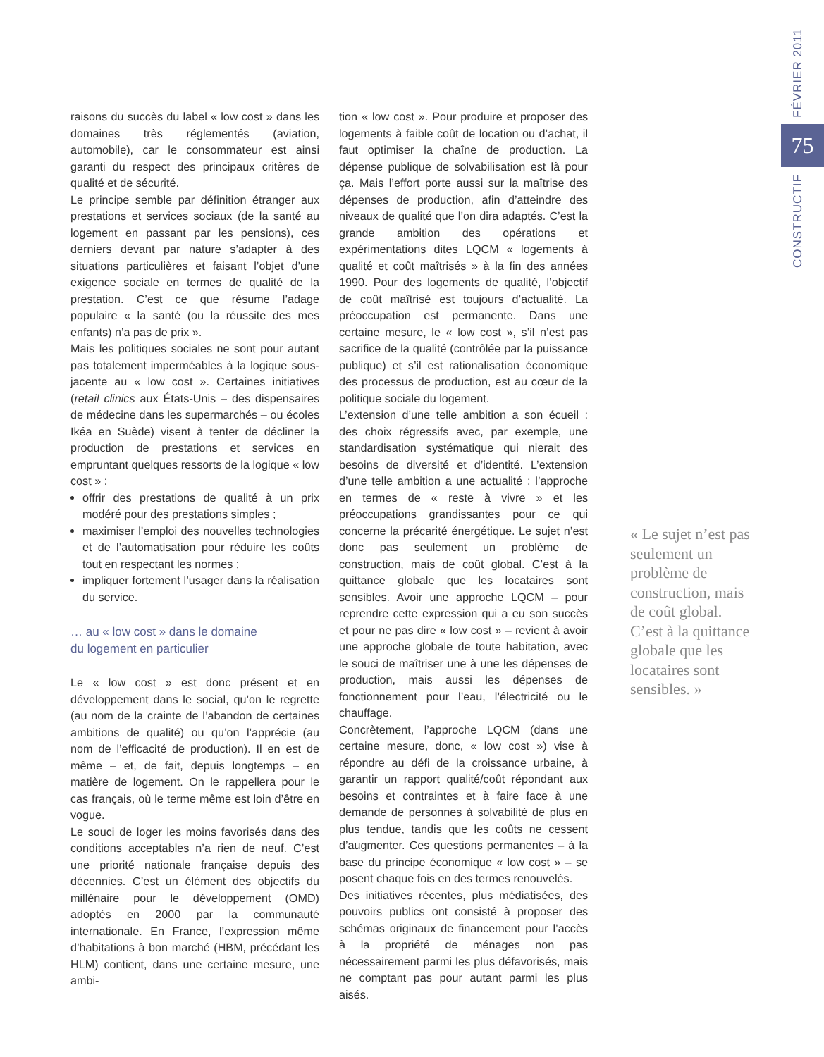CONSTRUCTIF FÉVRIER 2011
75
raisons du succès du label « low cost » dans les domaines très réglementés (aviation, automobile), car le consommateur est ainsi garanti du respect des principaux critères de qualité et de sécurité.
Le principe semble par définition étranger aux prestations et services sociaux (de la santé au logement en passant par les pensions), ces derniers devant par nature s’adapter à des situations particulières et faisant l’objet d’une exigence sociale en termes de qualité de la prestation. C’est ce que résume l’adage populaire « la santé (ou la réussite des mes enfants) n’a pas de prix ».
Mais les politiques sociales ne sont pour autant pas totalement imperméables à la logique sous-jacente au « low cost ». Certaines initiatives (retail clinics aux États-Unis – des dispensaires de médecine dans les supermarchés – ou écoles Ikéa en Suède) visent à tenter de décliner la production de prestations et services en empruntant quelques ressorts de la logique « low cost » :
offrir des prestations de qualité à un prix modéré pour des prestations simples ;
maximiser l’emploi des nouvelles technologies et de l’automatisation pour réduire les coûts tout en respectant les normes ;
impliquer fortement l’usager dans la réalisation du service.
… au « low cost » dans le domaine
du logement en particulier
Le « low cost » est donc présent et en développement dans le social, qu’on le regrette (au nom de la crainte de l’abandon de certaines ambitions de qualité) ou qu’on l’apprécie (au nom de l’efficacité de production). Il en est de même – et, de fait, depuis longtemps – en matière de logement. On le rappellera pour le cas français, où le terme même est loin d’être en vogue.
Le souci de loger les moins favorisés dans des conditions acceptables n’a rien de neuf. C’est une priorité nationale française depuis des décennies. C’est un élément des objectifs du millénaire pour le développement (OMD) adoptés en 2000 par la communauté internationale. En France, l’expression même d’habitations à bon marché (HBM, précédant les HLM) contient, dans une certaine mesure, une ambi-
tion « low cost ». Pour produire et proposer des logements à faible coût de location ou d’achat, il faut optimiser la chaîne de production. La dépense publique de solvabilisation est là pour ça. Mais l’effort porte aussi sur la maîtrise des dépenses de production, afin d’atteindre des niveaux de qualité que l’on dira adaptés. C’est la grande ambition des opérations et expérimentations dites LQCM « logements à qualité et coût maîtrisés » à la fin des années 1990. Pour des logements de qualité, l’objectif de coût maîtrisé est toujours d’actualité. La préoccupation est permanente. Dans une certaine mesure, le « low cost », s’il n’est pas sacrifice de la qualité (contrôlée par la puissance publique) et s’il est rationalisation économique des processus de production, est au cœur de la politique sociale du logement.
L’extension d’une telle ambition a son écueil : des choix régressifs avec, par exemple, une standardisation systématique qui nierait des besoins de diversité et d’identité. L’extension d’une telle ambition a une actualité : l’approche en termes de « reste à vivre » et les préoccupations grandissantes pour ce qui concerne la précarité énergétique. Le sujet n’est donc pas seulement un problème de construction, mais de coût global. C’est à la quittance globale que les locataires sont sensibles. Avoir une approche LQCM – pour reprendre cette expression qui a eu son succès et pour ne pas dire « low cost » – revient à avoir une approche globale de toute habitation, avec le souci de maîtriser une à une les dépenses de production, mais aussi les dépenses de fonctionnement pour l’eau, l’électricité ou le chauffage.
Concrètement, l’approche LQCM (dans une certaine mesure, donc, « low cost ») vise à répondre au défi de la croissance urbaine, à garantir un rapport qualité/coût répondant aux besoins et contraintes et à faire face à une demande de personnes à solvabilité de plus en plus tendue, tandis que les coûts ne cessent d’augmenter. Ces questions permanentes – à la base du principe économique « low cost » – se posent chaque fois en des termes renouvelés.
Des initiatives récentes, plus médiatisées, des pouvoirs publics ont consisté à proposer des schémas originaux de financement pour l’accès à la propriété de ménages non pas nécessairement parmi les plus défavorisés, mais ne comptant pas pour autant parmi les plus aisés.
« Le sujet n’est pas seulement un problème de construction, mais de coût global. C’est à la quittance globale que les locataires sont sensibles. »